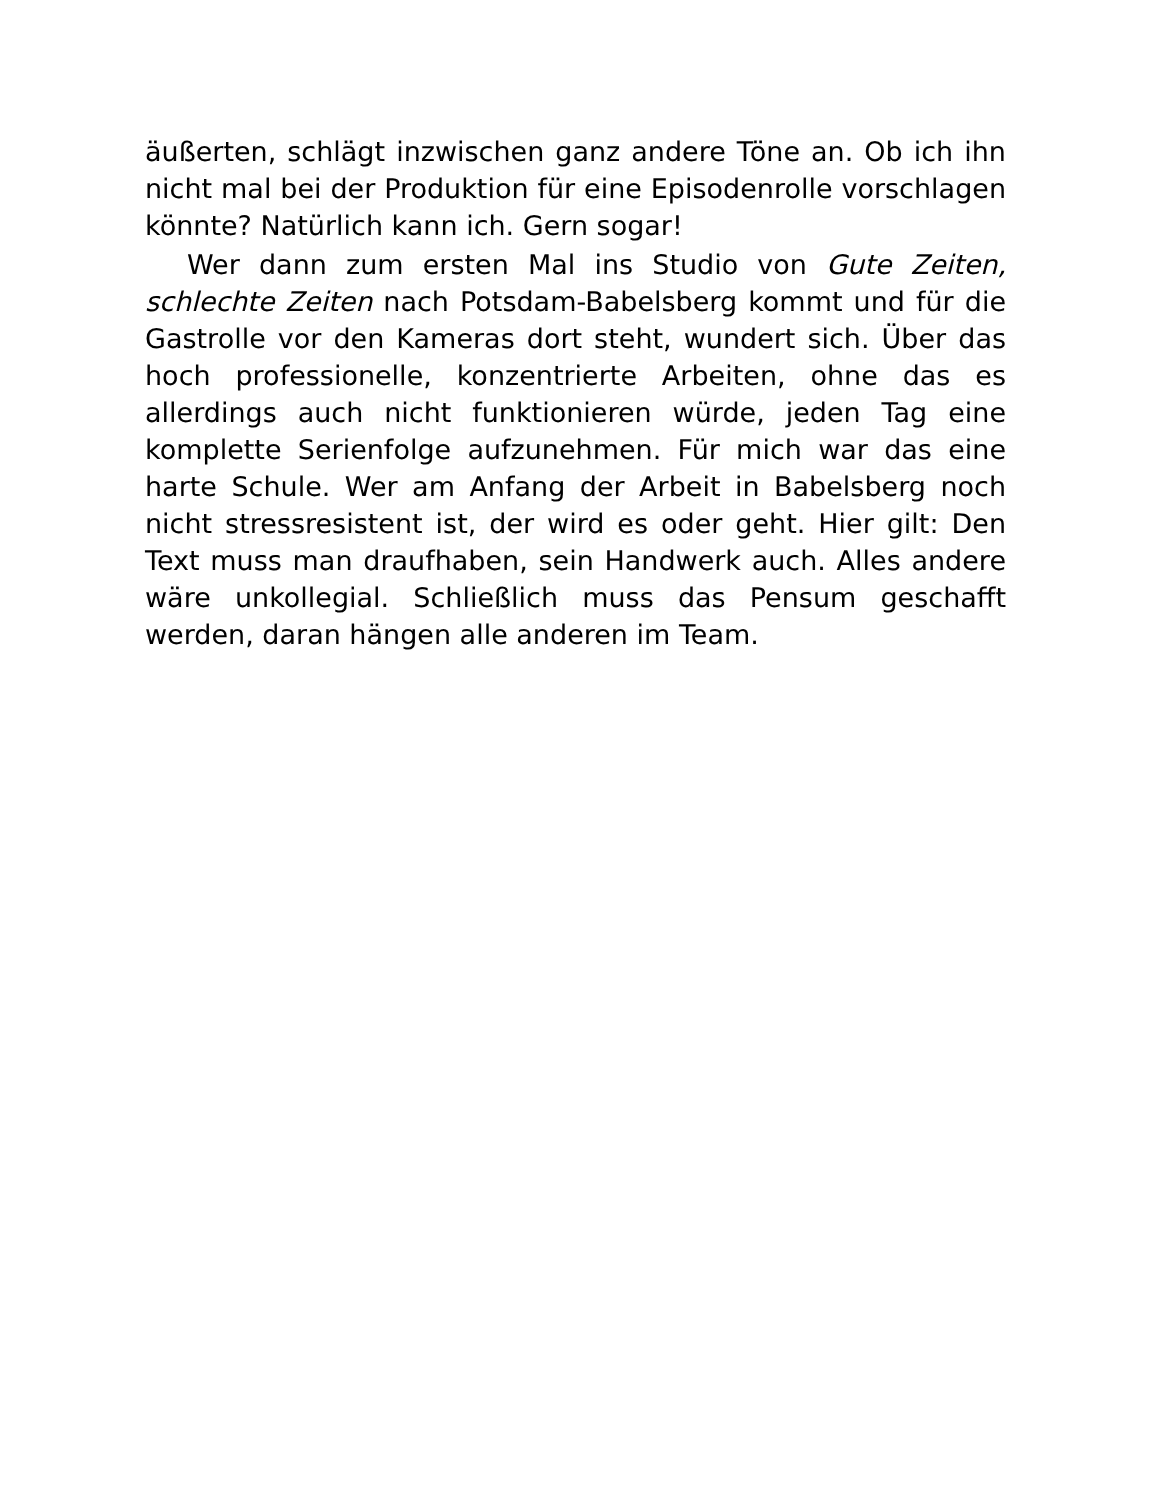äußerten, schlägt inzwischen ganz andere Töne an. Ob ich ihn nicht mal bei der Produktion für eine Episodenrolle vorschlagen könnte? Natürlich kann ich. Gern sogar!
Wer dann zum ersten Mal ins Studio von Gute Zeiten, schlechte Zeiten nach Potsdam-Babelsberg kommt und für die Gastrolle vor den Kameras dort steht, wundert sich. Über das hoch professionelle, konzentrierte Arbeiten, ohne das es allerdings auch nicht funktionieren würde, jeden Tag eine komplette Serienfolge aufzunehmen. Für mich war das eine harte Schule. Wer am Anfang der Arbeit in Babelsberg noch nicht stressresistent ist, der wird es oder geht. Hier gilt: Den Text muss man draufhaben, sein Handwerk auch. Alles andere wäre unkollegial. Schließlich muss das Pensum geschafft werden, daran hängen alle anderen im Team.